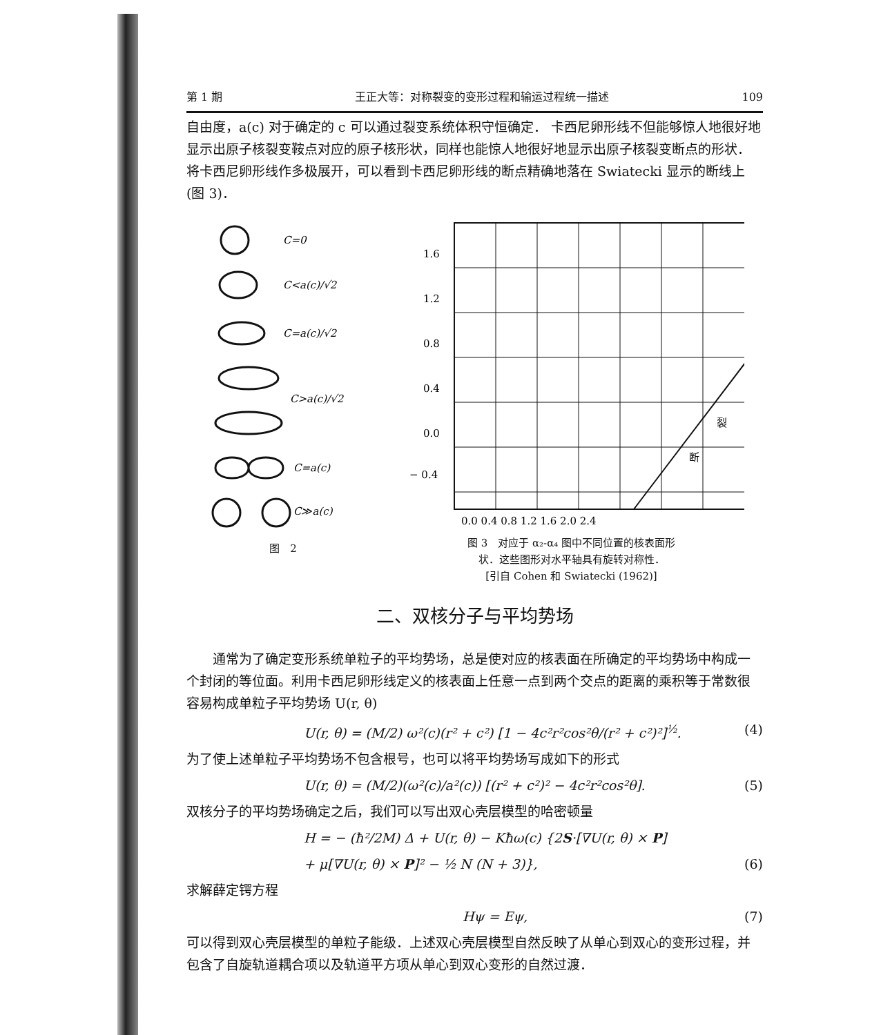第 1 期 王正大等：对称裂变的变形过程和输运过程统一描述 109
自由度，a(c) 对于确定的 c 可以通过裂变系统体积守恒确定． 卡西尼卵形线不但能够惊人地很好地显示出原子核裂变鞍点对应的原子核形状，同样也能惊人地很好地显示出原子核裂变断点的形状．将卡西尼卵形线作多极展开，可以看到卡西尼卵形线的断点精确地落在 Swiatecki 显示的断线上 (图 3)．
C=0
C<a(c)/√2
C=a(c)/√2
C>a(c)/√2
C=a(c)
C≫a(c)
图　2
1.6
1.2
0.8
0.4
0.0
− 0.4
0.0 0.4 0.8 1.2 1.6 2.0 2.4
断
裂
图 3　对应于 α₂-α₄ 图中不同位置的核表面形
状．这些图形对水平轴具有旋转对称性．
[引自 Cohen 和 Swiatecki (1962)]
二、双核分子与平均势场
通常为了确定变形系统单粒子的平均势场，总是使对应的核表面在所确定的平均势场中构成一个封闭的等位面。利用卡西尼卵形线定义的核表面上任意一点到两个交点的距离的乘积等于常数很容易构成单粒子平均势场 U(r, θ)
U(r, θ) = (M/2) ω²(c)(r² + c²) [1 − 4c²r²cos²θ/(r² + c²)²]<sup>½</sup>. (4)
为了使上述单粒子平均势场不包含根号，也可以将平均势场写成如下的形式
U(r, θ) = (M/2)(ω²(c)/a²(c)) [(r² + c²)² − 4c²r²cos²θ]. (5)
双核分子的平均势场确定之后，我们可以写出双心壳层模型的哈密顿量
H = − (ħ²/2M) Δ + U(r, θ) − Kħω(c) {2S·[∇U(r, θ) × P]
+ μ[∇U(r, θ) × P]² − ½ N (N + 3)}, (6)
求解薛定锷方程
Hψ = Eψ, (7)
可以得到双心壳层模型的单粒子能级．上述双心壳层模型自然反映了从单心到双心的变形过程，并包含了自旋轨道耦合项以及轨道平方项从单心到双心变形的自然过渡．